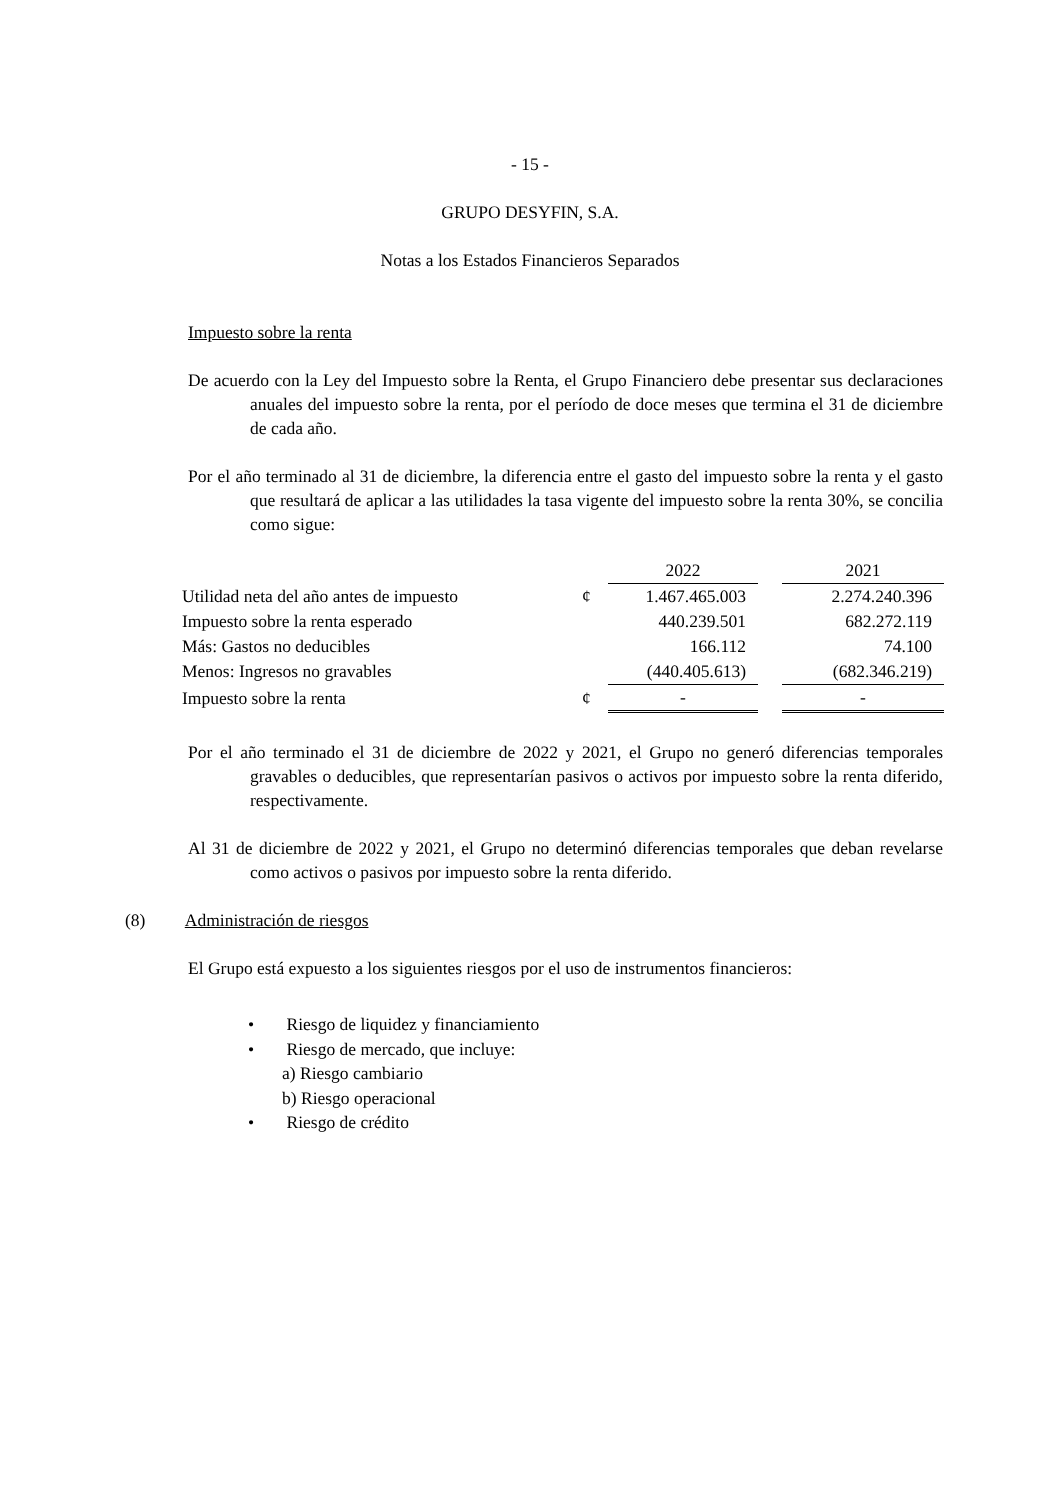- 15 -
GRUPO DESYFIN, S.A.
Notas a los Estados Financieros Separados
Impuesto sobre la renta
De acuerdo con la Ley del Impuesto sobre la Renta, el Grupo Financiero debe presentar sus declaraciones anuales del impuesto sobre la renta, por el período de doce meses que termina el 31 de diciembre de cada año.
Por el año terminado al 31 de diciembre, la diferencia entre el gasto del impuesto sobre la renta y el gasto que resultará de aplicar a las utilidades la tasa vigente del impuesto sobre la renta 30%, se concilia como sigue:
| | | 2022 | | 2021 |
| Utilidad neta del año antes de impuesto | ¢ | 1.467.465.003 | | 2.274.240.396 |
| Impuesto sobre la renta esperado | | 440.239.501 | | 682.272.119 |
| Más: Gastos no deducibles | | 166.112 | | 74.100 |
| Menos: Ingresos no gravables | | (440.405.613) | | (682.346.219) |
| Impuesto sobre la renta | ¢ | - | | - |
Por el año terminado el 31 de diciembre de 2022 y 2021, el Grupo no generó diferencias temporales gravables o deducibles, que representarían pasivos o activos por impuesto sobre la renta diferido, respectivamente.
Al 31 de diciembre de 2022 y 2021, el Grupo no determinó diferencias temporales que deban revelarse como activos o pasivos por impuesto sobre la renta diferido.
(8) Administración de riesgos
El Grupo está expuesto a los siguientes riesgos por el uso de instrumentos financieros:
• Riesgo de liquidez y financiamiento
• Riesgo de mercado, que incluye:
a) Riesgo cambiario
b) Riesgo operacional
• Riesgo de crédito